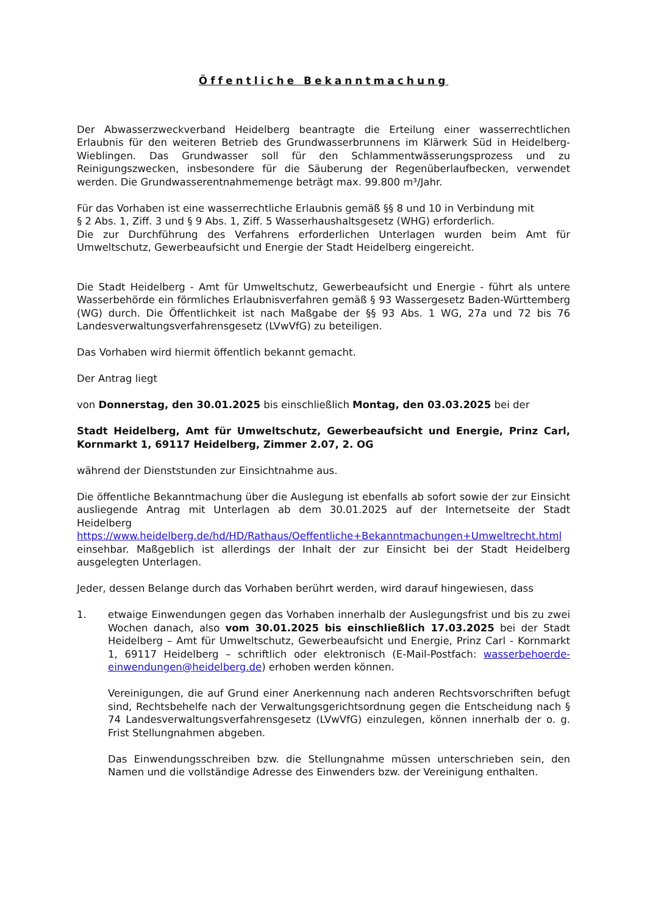Öffentliche Bekanntmachung
Der Abwasserzweckverband Heidelberg beantragte die Erteilung einer wasserrechtlichen Erlaubnis für den weiteren Betrieb des Grundwasserbrunnens im Klärwerk Süd in Heidelberg-Wieblingen. Das Grundwasser soll für den Schlammentwässerungsprozess und zu Reinigungszwecken, insbesondere für die Säuberung der Regenüberlaufbecken, verwendet werden. Die Grundwasserentnahmemenge beträgt max. 99.800 m³/Jahr.
Für das Vorhaben ist eine wasserrechtliche Erlaubnis gemäß §§ 8 und 10 in Verbindung mit
§ 2 Abs. 1, Ziff. 3 und § 9 Abs. 1, Ziff. 5 Wasserhaushaltsgesetz (WHG) erforderlich.
Die zur Durchführung des Verfahrens erforderlichen Unterlagen wurden beim Amt für Umweltschutz, Gewerbeaufsicht und Energie der Stadt Heidelberg eingereicht.
Die Stadt Heidelberg - Amt für Umweltschutz, Gewerbeaufsicht und Energie - führt als untere Wasserbehörde ein förmliches Erlaubnisverfahren gemäß § 93 Wassergesetz Baden-Württemberg (WG) durch. Die Öffentlichkeit ist nach Maßgabe der §§ 93 Abs. 1 WG, 27a und 72 bis 76 Landesverwaltungsverfahrensgesetz (LVwVfG) zu beteiligen.
Das Vorhaben wird hiermit öffentlich bekannt gemacht.
Der Antrag liegt
von Donnerstag, den 30.01.2025 bis einschließlich Montag, den 03.03.2025 bei der
Stadt Heidelberg, Amt für Umweltschutz, Gewerbeaufsicht und Energie, Prinz Carl, Kornmarkt 1, 69117 Heidelberg, Zimmer 2.07, 2. OG
während der Dienststunden zur Einsichtnahme aus.
Die öffentliche Bekanntmachung über die Auslegung ist ebenfalls ab sofort sowie der zur Einsicht ausliegende Antrag mit Unterlagen ab dem 30.01.2025 auf der Internetseite der Stadt Heidelberg https://www.heidelberg.de/hd/HD/Rathaus/Oeffentliche+Bekanntmachungen+Umweltrecht.html einsehbar. Maßgeblich ist allerdings der Inhalt der zur Einsicht bei der Stadt Heidelberg ausgelegten Unterlagen.
Jeder, dessen Belange durch das Vorhaben berührt werden, wird darauf hingewiesen, dass
1. etwaige Einwendungen gegen das Vorhaben innerhalb der Auslegungsfrist und bis zu zwei Wochen danach, also vom 30.01.2025 bis einschließlich 17.03.2025 bei der Stadt Heidelberg – Amt für Umweltschutz, Gewerbeaufsicht und Energie, Prinz Carl - Kornmarkt 1, 69117 Heidelberg – schriftlich oder elektronisch (E-Mail-Postfach: wasserbehoerde-einwendungen@heidelberg.de) erhoben werden können.
Vereinigungen, die auf Grund einer Anerkennung nach anderen Rechtsvorschriften befugt sind, Rechtsbehelfe nach der Verwaltungsgerichtsordnung gegen die Entscheidung nach § 74 Landesverwaltungsverfahrensgesetz (LVwVfG) einzulegen, können innerhalb der o. g. Frist Stellungnahmen abgeben.
Das Einwendungsschreiben bzw. die Stellungnahme müssen unterschrieben sein, den Namen und die vollständige Adresse des Einwenders bzw. der Vereinigung enthalten.